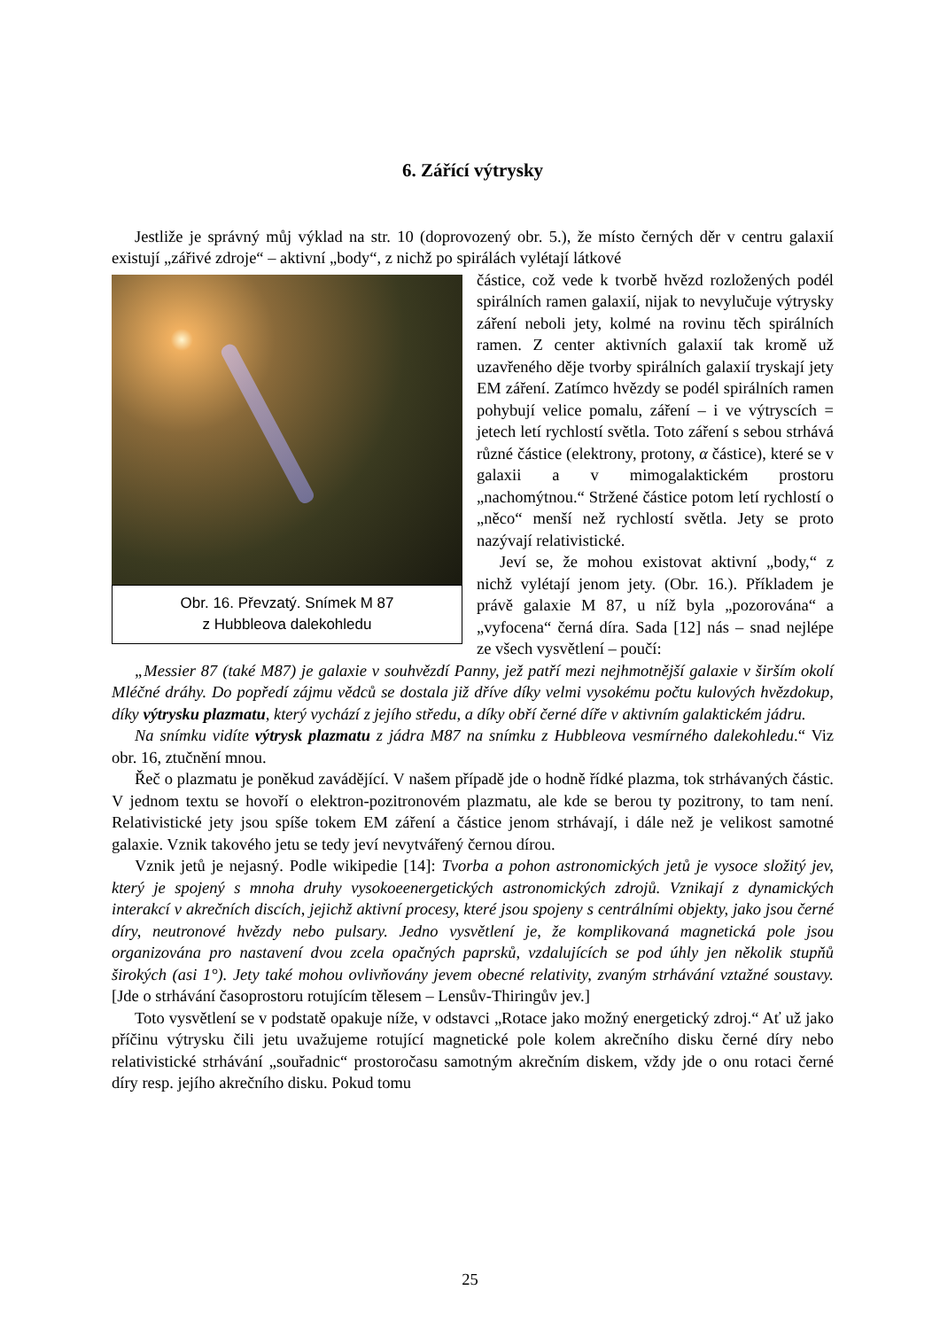6. Zářící výtrysky
Jestliže je správný můj výklad na str. 10 (doprovozený obr. 5.), že místo černých děr v centru galaxií existují „zářivé zdroje“ – aktivní „body“, z nichž po spirálách vylétají látkové
Obr. 16. Převzatý. Snímek M 87
z Hubbleova dalekohledu
částice, což vede k tvorbě hvězd rozložených podél spirálních ramen galaxií, nijak to nevylučuje výtrysky záření neboli jety, kolmé na rovinu těch spirálních ramen. Z center aktivních galaxií tak kromě už uzavřeného děje tvorby spirálních galaxií tryskají jety EM záření. Zatímco hvězdy se podél spirálních ramen pohybují velice pomalu, záření – i ve výtryscích = jetech letí rychlostí světla. Toto záření s sebou strhává různé částice (elektrony, protony, α částice), které se v galaxii a v mimogalaktickém prostoru „nachomýtnou.“ Stržené částice potom letí rychlostí o „něco“ menší než rychlostí světla. Jety se proto nazývají relativistické.
Jeví se, že mohou existovat aktivní „body,“ z nichž vylétají jenom jety. (Obr. 16.). Příkladem je právě galaxie M 87, u níž byla „pozorována“ a „vyfocena“ černá díra. Sada [12] nás – snad nejlépe ze všech vysvětlení – poučí:
„Messier 87 (také M87) je galaxie v souhvězdí Panny, jež patří mezi nejhmotnější galaxie v širším okolí Mléčné dráhy. Do popředí zájmu vědců se dostala již dříve díky velmi vysokému počtu kulových hvězdokup, díky výtrysku plazmatu, který vychází z jejího středu, a díky obří černé díře v aktivním galaktickém jádru.
Na snímku vidíte výtrysk plazmatu z jádra M87 na snímku z Hubbleova vesmírného dalekohledu.“ Viz obr. 16, ztučnění mnou.
Řeč o plazmatu je poněkud zavádějící. V našem případě jde o hodně řídké plazma, tok strhávaných částic. V jednom textu se hovoří o elektron-pozitronovém plazmatu, ale kde se berou ty pozitrony, to tam není. Relativistické jety jsou spíše tokem EM záření a částice jenom strhávají, i dále než je velikost samotné galaxie. Vznik takového jetu se tedy jeví nevytvářený černou dírou.
Vznik jetů je nejasný. Podle wikipedie [14]: Tvorba a pohon astronomických jetů je vysoce složitý jev, který je spojený s mnoha druhy vysokoeenergetických astronomických zdrojů. Vznikají z dynamických interakcí v akrečních discích, jejichž aktivní procesy, které jsou spojeny s centrálními objekty, jako jsou černé díry, neutronové hvězdy nebo pulsary. Jedno vysvětlení je, že komplikovaná magnetická pole jsou organizována pro nastavení dvou zcela opačných paprsků, vzdalujících se pod úhly jen několik stupňů širokých (asi 1°). Jety také mohou ovlivňovány jevem obecné relativity, zvaným strhávání vztažné soustavy. [Jde o strhávání časoprostoru rotujícím tělesem – Lensův-Thiringův jev.]
Toto vysvětlení se v podstatě opakuje níže, v odstavci „Rotace jako možný energetický zdroj.“ Ať už jako příčinu výtrysku čili jetu uvažujeme rotující magnetické pole kolem akrečního disku černé díry nebo relativistické strhávání „souřadnic“ prostoročasu samotným akrečním diskem, vždy jde o onu rotaci černé díry resp. jejího akrečního disku. Pokud tomu
25